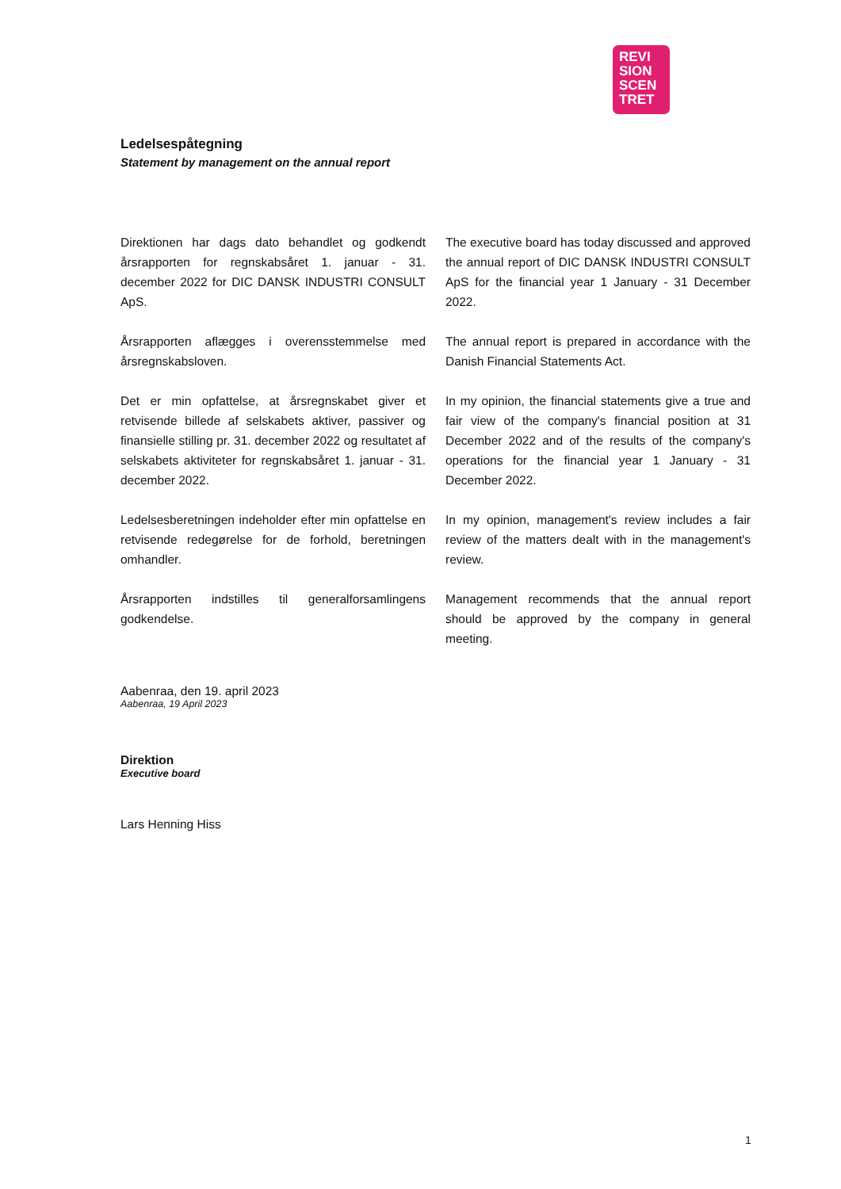REVI
SION
SCEN
TRET
Ledelsespåtegning
Statement by management on the annual report
Direktionen har dags dato behandlet og godkendt årsrapporten for regnskabsåret 1. januar - 31. december 2022 for DIC DANSK INDUSTRI CONSULT ApS.
Årsrapporten aflægges i overensstemmelse med årsregnskabsloven.
Det er min opfattelse, at årsregnskabet giver et retvisende billede af selskabets aktiver, passiver og finansielle stilling pr. 31. december 2022 og resultatet af selskabets aktiviteter for regnskabsåret 1. januar - 31. december 2022.
Ledelsesberetningen indeholder efter min opfattelse en retvisende redegørelse for de forhold, beretningen omhandler.
Årsrapporten indstilles til generalforsamlingens godkendelse.
The executive board has today discussed and approved the annual report of DIC DANSK INDUSTRI CONSULT ApS for the financial year 1 January - 31 December 2022.
The annual report is prepared in accordance with the Danish Financial Statements Act.
In my opinion, the financial statements give a true and fair view of the company's financial position at 31 December 2022 and of the results of the company's operations for the financial year 1 January - 31 December 2022.
In my opinion, management's review includes a fair review of the matters dealt with in the management's review.
Management recommends that the annual report should be approved by the company in general meeting.
Aabenraa, den 19. april 2023
Aabenraa, 19 April 2023
Direktion
Executive board
Lars Henning Hiss
1